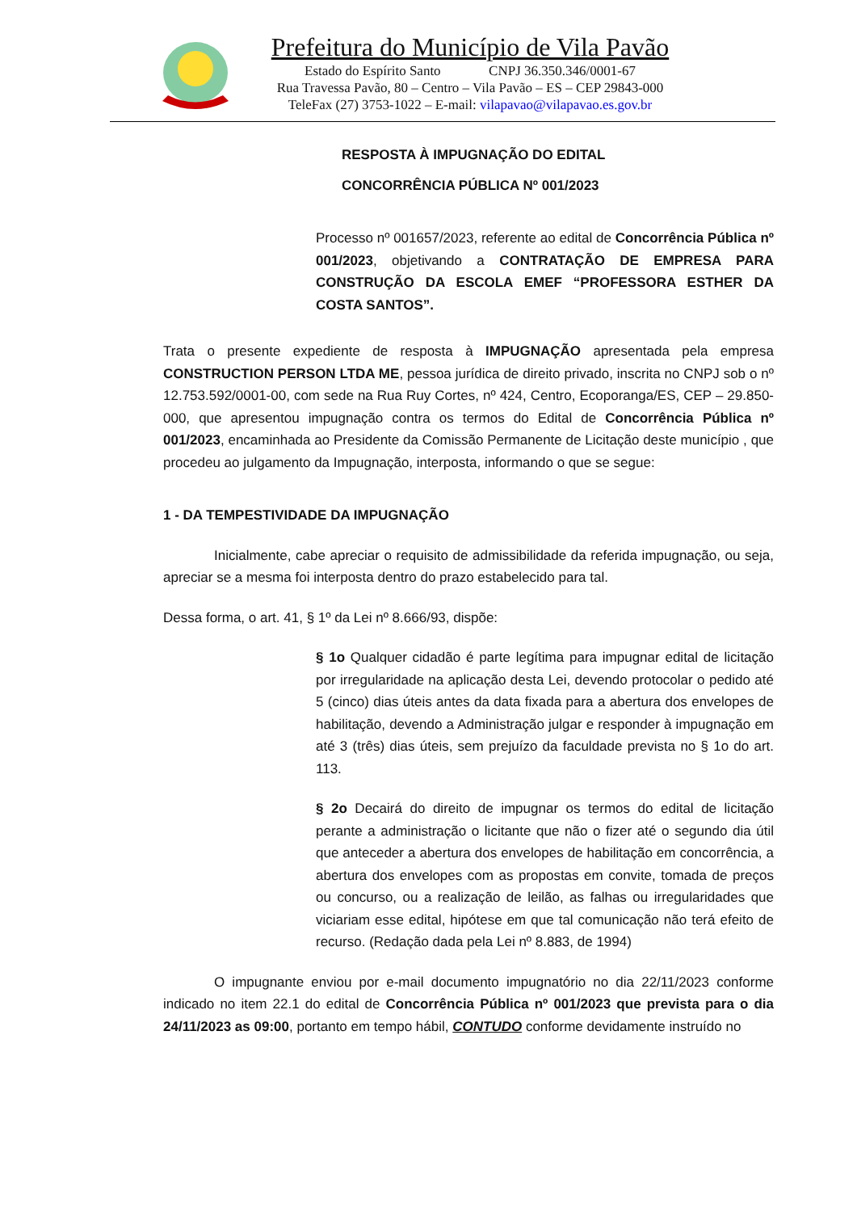Prefeitura do Município de Vila Pavão
Estado do Espírito Santo CNPJ 36.350.346/0001-67
Rua Travessa Pavão, 80 – Centro – Vila Pavão – ES – CEP 29843-000
TeleFax (27) 3753-1022 – E-mail: vilapavao@vilapavao.es.gov.br
RESPOSTA À IMPUGNAÇÃO DO EDITAL
CONCORRÊNCIA PÚBLICA Nº 001/2023
Processo nº 001657/2023, referente ao edital de Concorrência Pública nº 001/2023, objetivando a CONTRATAÇÃO DE EMPRESA PARA CONSTRUÇÃO DA ESCOLA EMEF “PROFESSORA ESTHER DA COSTA SANTOS”.
Trata o presente expediente de resposta à IMPUGNAÇÃO apresentada pela empresa CONSTRUCTION PERSON LTDA ME, pessoa jurídica de direito privado, inscrita no CNPJ sob o nº 12.753.592/0001-00, com sede na Rua Ruy Cortes, nº 424, Centro, Ecoporanga/ES, CEP – 29.850-000, que apresentou impugnação contra os termos do Edital de Concorrência Pública nº 001/2023, encaminhada ao Presidente da Comissão Permanente de Licitação deste município , que procedeu ao julgamento da Impugnação, interposta, informando o que se segue:
1 - DA TEMPESTIVIDADE DA IMPUGNAÇÃO
Inicialmente, cabe apreciar o requisito de admissibilidade da referida impugnação, ou seja, apreciar se a mesma foi interposta dentro do prazo estabelecido para tal.
Dessa forma, o art. 41, § 1º da Lei nº 8.666/93, dispõe:
§ 1o Qualquer cidadão é parte legítima para impugnar edital de licitação por irregularidade na aplicação desta Lei, devendo protocolar o pedido até 5 (cinco) dias úteis antes da data fixada para a abertura dos envelopes de habilitação, devendo a Administração julgar e responder à impugnação em até 3 (três) dias úteis, sem prejuízo da faculdade prevista no § 1o do art. 113.
§ 2o Decairá do direito de impugnar os termos do edital de licitação perante a administração o licitante que não o fizer até o segundo dia útil que anteceder a abertura dos envelopes de habilitação em concorrência, a abertura dos envelopes com as propostas em convite, tomada de preços ou concurso, ou a realização de leilão, as falhas ou irregularidades que viciariam esse edital, hipótese em que tal comunicação não terá efeito de recurso. (Redação dada pela Lei nº 8.883, de 1994)
O impugnante enviou por e-mail documento impugnatório no dia 22/11/2023 conforme indicado no item 22.1 do edital de Concorrência Pública nº 001/2023 que prevista para o dia 24/11/2023 as 09:00, portanto em tempo hábil, CONTUDO conforme devidamente instruído no